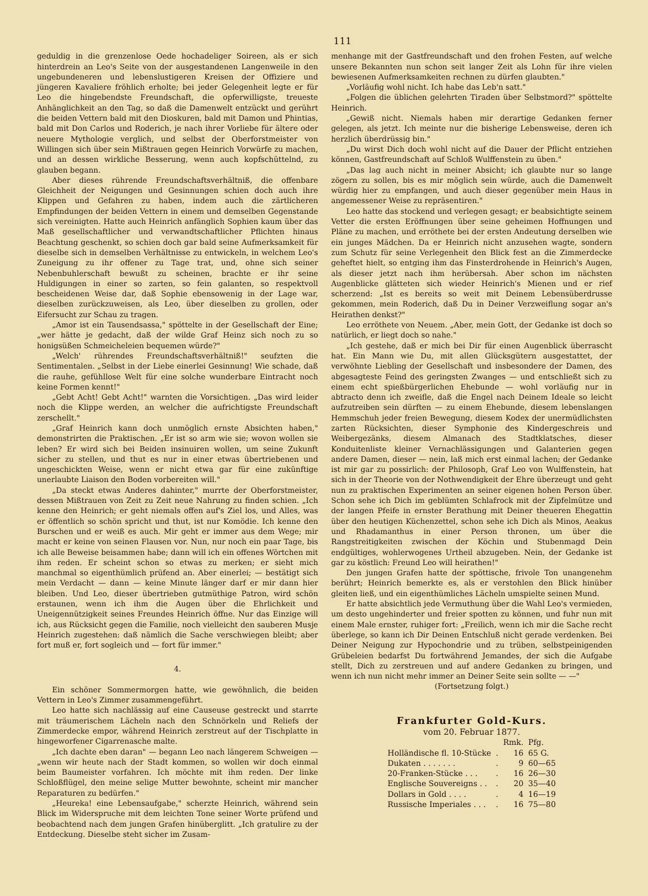111
geduldig in die grenzenlose Oede hochadeliger Soireen, als er sich hinterdrein an Leo's Seite von der ausgestandenen Langenweile in den ungebundeneren und lebenslustigeren Kreisen der Offiziere und jüngeren Kavaliere fröhlich erholte; bei jeder Gelegenheit legte er für Leo die hingebendste Freundschaft, die opferwilligste, treueste Anhänglichkeit an den Tag, so daß die Damenwelt entzückt und gerührt die beiden Vettern bald mit den Dioskuren, bald mit Damon und Phintias, bald mit Don Carlos und Roderich, je nach ihrer Vorliebe für ältere oder neuere Mythologie verglich, und selbst der Oberforstmeister von Willingen sich über sein Mißtrauen gegen Heinrich Vorwürfe zu machen, und an dessen wirkliche Besserung, wenn auch kopfschüttelnd, zu glauben begann.
Aber dieses rührende Freundschaftsverhältniß, die offenbare Gleichheit der Neigungen und Gesinnungen schien doch auch ihre Klippen und Gefahren zu haben, indem auch die zärtlicheren Empfindungen der beiden Vettern in einem und demselben Gegenstande sich vereinigten. Hatte auch Heinrich anfänglich Sophien kaum über das Maß gesellschaftlicher und verwandtschaftlicher Pflichten hinaus Beachtung geschenkt, so schien doch gar bald seine Aufmerksamkeit für dieselbe sich in demselben Verhältnisse zu entwickeln, in welchem Leo's Zuneigung zu ihr offener zu Tage trat, und, ohne sich seiner Nebenbuhlerschaft bewußt zu scheinen, brachte er ihr seine Huldigungen in einer so zarten, so fein galanten, so respektvoll bescheidenen Weise dar, daß Sophie ebensowenig in der Lage war, dieselben zurückzuweisen, als Leo, über dieselben zu grollen, oder Eifersucht zur Schau zu tragen.
„Amor ist ein Tausendsassa," spöttelte in der Gesellschaft der Eine; „wer hätte je gedacht, daß der wilde Graf Heinz sich noch zu so honigsüßen Schmeicheleien bequemen würde?"
„Welch' rührendes Freundschaftsverhältniß!" seufzten die Sentimentalen. „Selbst in der Liebe einerlei Gesinnung! Wie schade, daß die rauhe, gefühllose Welt für eine solche wunderbare Eintracht noch keine Formen kennt!"
„Gebt Acht! Gebt Acht!" warnten die Vorsichtigen. „Das wird leider noch die Klippe werden, an welcher die aufrichtigste Freundschaft zerschellt."
„Graf Heinrich kann doch unmöglich ernste Absichten haben," demonstrirten die Praktischen. „Er ist so arm wie sie; wovon wollen sie leben? Er wird sich bei Beiden insinuiren wollen, um seine Zukunft sicher zu stellen, und thut es nur in einer etwas übertriebenen und ungeschickten Weise, wenn er nicht etwa gar für eine zukünftige unerlaubte Liaison den Boden vorbereiten will."
„Da steckt etwas Anderes dahinter," murrte der Oberforstmeister, dessen Mißtrauen von Zeit zu Zeit neue Nahrung zu finden schien. „Ich kenne den Heinrich; er geht niemals offen auf's Ziel los, und Alles, was er öffentlich so schön spricht und thut, ist nur Komödie. Ich kenne den Burschen und er weiß es auch. Mir geht er immer aus dem Wege; mir macht er keine von seinen Flausen vor. Nun, nur noch ein paar Tage, bis ich alle Beweise beisammen habe; dann will ich ein offenes Wörtchen mit ihm reden. Er scheint schon so etwas zu merken; er sieht mich manchmal so eigenthümlich prüfend an. Aber einerlei; — bestätigt sich mein Verdacht — dann — keine Minute länger darf er mir dann hier bleiben. Und Leo, dieser übertrieben gutmüthige Patron, wird schön erstaunen, wenn ich ihm die Augen über die Ehrlichkeit und Uneigennützigkeit seines Freundes Heinrich öffne. Nur das Einzige will ich, aus Rücksicht gegen die Familie, noch vielleicht den sauberen Musje Heinrich zugestehen: daß nämlich die Sache verschwiegen bleibt; aber fort muß er, fort sogleich und — fort für immer."
4.
Ein schöner Sommermorgen hatte, wie gewöhnlich, die beiden Vettern in Leo's Zimmer zusammengeführt.
Leo hatte sich nachlässig auf eine Causeuse gestreckt und starrte mit träumerischem Lächeln nach den Schnörkeln und Reliefs der Zimmerdecke empor, während Heinrich zerstreut auf der Tischplatte in hingeworfener Cigarrenasche malte.
„Ich dachte eben daran" — begann Leo nach längerem Schweigen — „wenn wir heute nach der Stadt kommen, so wollen wir doch einmal beim Baumeister vorfahren. Ich möchte mit ihm reden. Der linke Schloßflügel, den meine selige Mutter bewohnte, scheint mir mancher Reparaturen zu bedürfen."
„Heureka! eine Lebensaufgabe," scherzte Heinrich, während sein Blick im Widerspruche mit dem leichten Tone seiner Worte prüfend und beobachtend nach dem jungen Grafen hinüberglitt. „Ich gratulire zu der Entdeckung. Dieselbe steht sicher im Zusam-
menhange mit der Gastfreundschaft und den frohen Festen, auf welche unsere Bekannten nun schon seit langer Zeit als Lohn für ihre vielen bewiesenen Aufmerksamkeiten rechnen zu dürfen glaubten."
„Vorläufig wohl nicht. Ich habe das Leb'n satt."
„Folgen die üblichen gelehrten Tiraden über Selbstmord?" spöttelte Heinrich.
„Gewiß nicht. Niemals haben mir derartige Gedanken ferner gelegen, als jetzt. Ich meinte nur die bisherige Lebensweise, deren ich herzlich überdrüssig bin."
„Du wirst Dich doch wohl nicht auf die Dauer der Pflicht entziehen können, Gastfreundschaft auf Schloß Wulffenstein zu üben."
„Das lag auch nicht in meiner Absicht; ich glaubte nur so lange zögern zu sollen, bis es mir möglich sein würde, auch die Damenwelt würdig hier zu empfangen, und auch dieser gegenüber mein Haus in angemessener Weise zu repräsentiren."
Leo hatte das stockend und verlegen gesagt; er beabsichtigte seinem Vetter die ersten Eröffnungen über seine geheimen Hoffnungen und Pläne zu machen, und erröthete bei der ersten Andeutung derselben wie ein junges Mädchen. Da er Heinrich nicht anzusehen wagte, sondern zum Schutz für seine Verlegenheit den Blick fest an die Zimmerdecke geheftet hielt, so entging ihm das Finsterdrohende in Heinrich's Augen, als dieser jetzt nach ihm herübersah. Aber schon im nächsten Augenblicke glätteten sich wieder Heinrich's Mienen und er rief scherzend: „Ist es bereits so weit mit Deinem Lebensüberdrusse gekommen, mein Roderich, daß Du in Deiner Verzweiflung sogar an's Heirathen denkst?"
Leo erröthete von Neuem. „Aber, mein Gott, der Gedanke ist doch so natürlich, er liegt doch so nahe."
„Ich gestehe, daß er mich bei Dir für einen Augenblick überrascht hat. Ein Mann wie Du, mit allen Glücksgütern ausgestattet, der verwöhnte Liebling der Gesellschaft und insbesondere der Damen, des abgesagteste Feind des geringsten Zwanges — und entschließt sich zu einem echt spießbürgerlichen Ehebunde — wohl vorläufig nur in abtracto denn ich zweifle, daß die Engel nach Deinem Ideale so leicht aufzutreiben sein dürften — zu einem Ehebunde, diesem lebenslangen Hemmschuh jeder freien Bewegung, diesem Kodex der unermüdlichsten zarten Rücksichten, dieser Symphonie des Kindergeschreis und Weibergezänks, diesem Almanach des Stadtklatsches, dieser Konduitenliste kleiner Vernachlässigungen und Galanterien gegen andere Damen, dieser — nein, laß mich erst einmal lachen; der Gedanke ist mir gar zu possirlich: der Philosoph, Graf Leo von Wulffenstein, hat sich in der Theorie von der Nothwendigkeit der Ehre überzeugt und geht nun zu praktischen Experimenten an seiner eigenen hohen Person über. Schon sehe ich Dich im geblümten Schlafrock mit der Zipfelmütze und der langen Pfeife in ernster Berathung mit Deiner theueren Ehegattin über den heutigen Küchenzettel, schon sehe ich Dich als Minos, Aeakus und Rhadamanthus in einer Person thronen, um über die Rangstreitigkeiten zwischen der Köchin und Stubenmagd Dein endgültiges, wohlerwogenes Urtheil abzugeben. Nein, der Gedanke ist gar zu köstlich: Freund Leo will heirathen!"
Den jungen Grafen hatte der spöttische, frivole Ton unangenehm berührt; Heinrich bemerkte es, als er verstohlen den Blick hinüber gleiten ließ, und ein eigenthümliches Lächeln umspielte seinen Mund.
Er hatte absichtlich jede Vermuthung über die Wahl Leo's vermieden, um desto ungehinderter und freier spotten zu können, und fuhr nun mit einem Male ernster, ruhiger fort: „Freilich, wenn ich mir die Sache recht überlege, so kann ich Dir Deinen Entschluß nicht gerade verdenken. Bei Deiner Neigung zur Hypochondrie und zu trüben, selbstpeinigenden Grübeleien bedarfst Du fortwährend Jemandes, der sich die Aufgabe stellt, Dich zu zerstreuen und auf andere Gedanken zu bringen, und wenn ich nun nicht mehr immer an Deiner Seite sein sollte — —"
(Fortsetzung folgt.)
Frankfurter Gold-Kurs.
vom 20. Februar 1877.
| | | Rmk. | Pfg. |
| --- | --- | --- | --- |
| Holländische fl. 10-Stücke | . | 16 | 65 G. |
| Dukaten . . . . . . . | . | 9 | 60—65 |
| 20-Franken-Stücke . . . | . | 16 | 26—30 |
| Englische Souvereigns . . | . | 20 | 35—40 |
| Dollars in Gold . . . . | . | 4 | 16—19 |
| Russische Imperiales . . . | . | 16 | 75—80 |